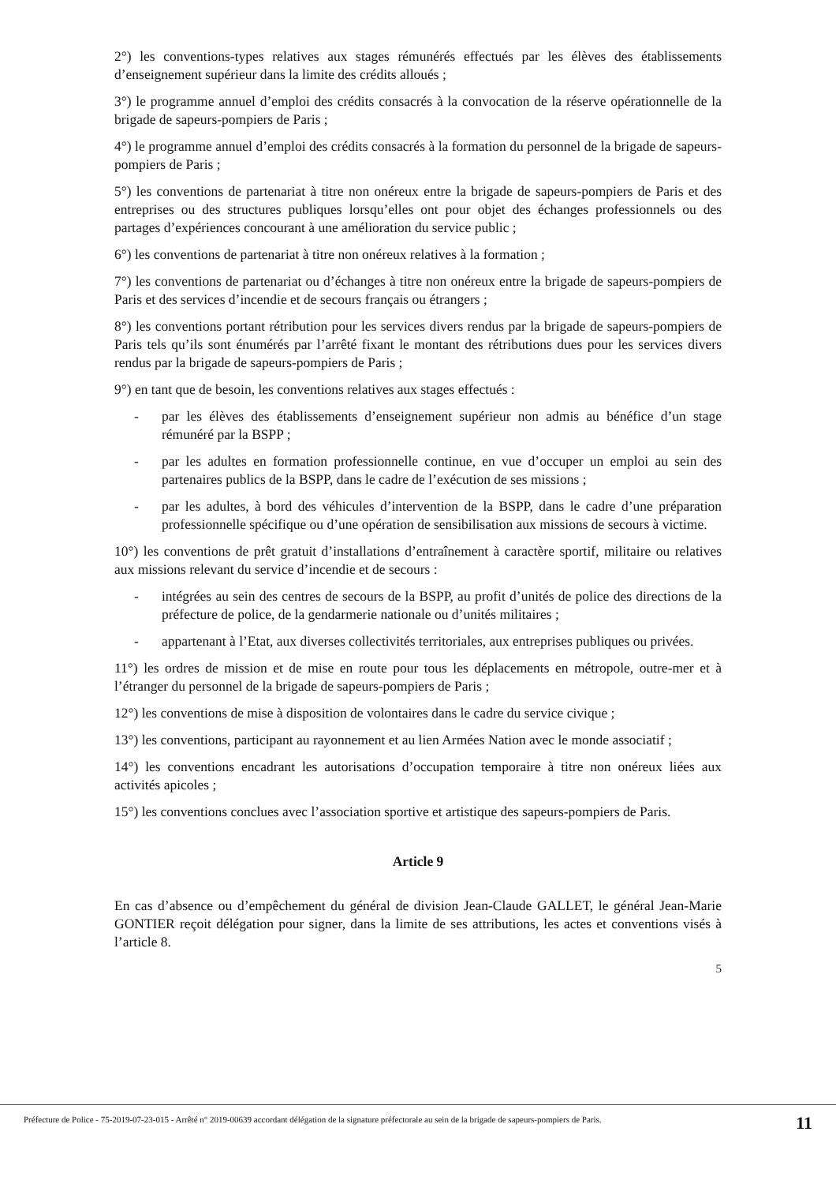2°) les conventions-types relatives aux stages rémunérés effectués par les élèves des établissements d’enseignement supérieur dans la limite des crédits alloués ;
3°) le programme annuel d’emploi des crédits consacrés à la convocation de la réserve opérationnelle de la brigade de sapeurs-pompiers de Paris ;
4°) le programme annuel d’emploi des crédits consacrés à la formation du personnel de la brigade de sapeurs-pompiers de Paris ;
5°) les conventions de partenariat à titre non onéreux entre la brigade de sapeurs-pompiers de Paris et des entreprises ou des structures publiques lorsqu’elles ont pour objet des échanges professionnels ou des partages d’expériences concourant à une amélioration du service public ;
6°) les conventions de partenariat à titre non onéreux relatives à la formation ;
7°) les conventions de partenariat ou d’échanges à titre non onéreux entre la brigade de sapeurs-pompiers de Paris et des services d’incendie et de secours français ou étrangers ;
8°) les conventions portant rétribution pour les services divers rendus par la brigade de sapeurs-pompiers de Paris tels qu’ils sont énumérés par l’arrêté fixant le montant des rétributions dues pour les services divers rendus par la brigade de sapeurs-pompiers de Paris ;
9°) en tant que de besoin, les conventions relatives aux stages effectués :
- par les élèves des établissements d’enseignement supérieur non admis au bénéfice d’un stage rémunéré par la BSPP ;
- par les adultes en formation professionnelle continue, en vue d’occuper un emploi au sein des partenaires publics de la BSPP, dans le cadre de l’exécution de ses missions ;
- par les adultes, à bord des véhicules d’intervention de la BSPP, dans le cadre d’une préparation professionnelle spécifique ou d’une opération de sensibilisation aux missions de secours à victime.
10°) les conventions de prêt gratuit d’installations d’entraînement à caractère sportif, militaire ou relatives aux missions relevant du service d’incendie et de secours :
- intégrées au sein des centres de secours de la BSPP, au profit d’unités de police des directions de la préfecture de police, de la gendarmerie nationale ou d’unités militaires ;
- appartenant à l’Etat, aux diverses collectivités territoriales, aux entreprises publiques ou privées.
11°) les ordres de mission et de mise en route pour tous les déplacements en métropole, outre-mer et à l’étranger du personnel de la brigade de sapeurs-pompiers de Paris ;
12°) les conventions de mise à disposition de volontaires dans le cadre du service civique ;
13°) les conventions, participant au rayonnement et au lien Armées Nation avec le monde associatif ;
14°) les conventions encadrant les autorisations d’occupation temporaire à titre non onéreux liées aux activités apicoles ;
15°) les conventions conclues avec l’association sportive et artistique des sapeurs-pompiers de Paris.
Article 9
En cas d’absence ou d’empêchement du général de division Jean-Claude GALLET, le général Jean-Marie GONTIER reçoit délégation pour signer, dans la limite de ses attributions, les actes et conventions visés à l’article 8.
5
Préfecture de Police - 75-2019-07-23-015 - Arrêté n° 2019-00639 accordant délégation de la signature préfectorale au sein de la brigade de sapeurs-pompiers de Paris.
11